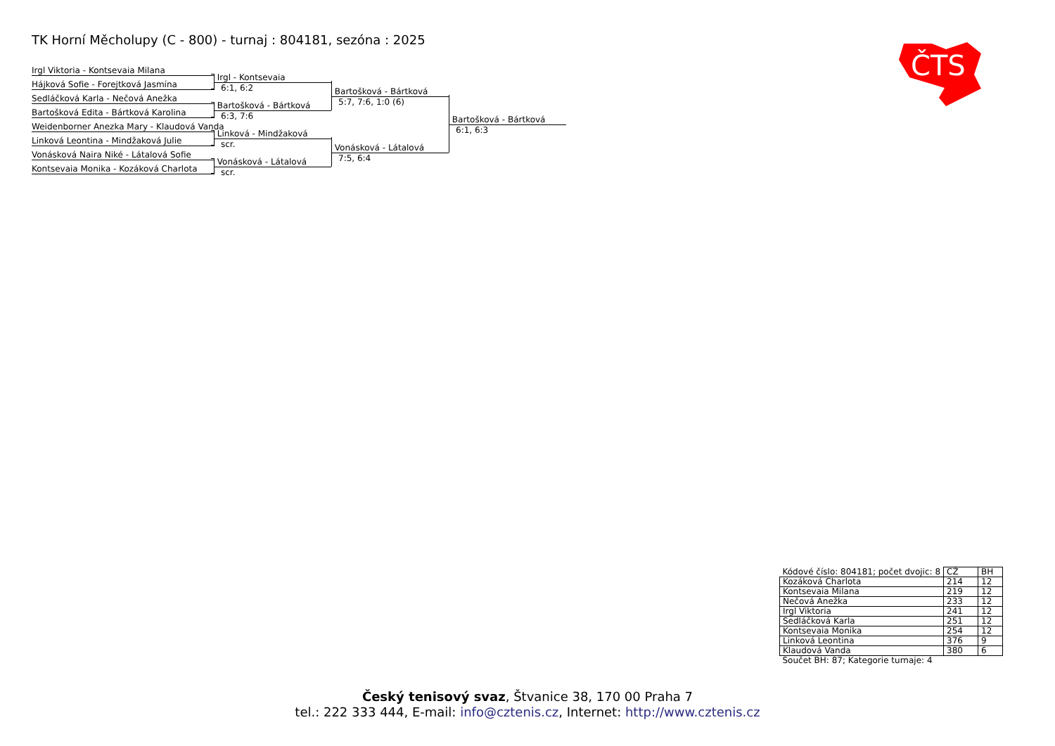TK Horní Měcholupy (C - 800) - turnaj : 804181, sezóna : 2025
ČTS
Irgl Viktoria - Kontsevaia Milana
Hájková Sofie - Forejtková Jasmína
Sedláčková Karla - Nečová Anežka
Bartošková Edita - Bártková Karolina
Weidenborner Anezka Mary - Klaudová Vanda
Linková Leontina - Mindžaková Julie
Vonásková Naira Niké - Látalová Sofie
Kontsevaia Monika - Kozáková Charlota
Irgl - Kontsevaia
6:1, 6:2
Bartošková - Bártková
6:3, 7:6
Linková - Mindžaková
scr.
Vonásková - Látalová
scr.
Bartošková - Bártková
5:7, 7:6, 1:0 (6)
Vonásková - Látalová
7:5, 6:4
Bartošková - Bártková
6:1, 6:3
| Kódové číslo: 804181; počet dvojic: 8 | CŽ | BH |
| Kozáková Charlota | 214 | 12 |
| Kontsevaia Milana | 219 | 12 |
| Nečová Anežka | 233 | 12 |
| Irgl Viktoria | 241 | 12 |
| Sedláčková Karla | 251 | 12 |
| Kontsevaia Monika | 254 | 12 |
| Linková Leontina | 376 | 9 |
| Klaudová Vanda | 380 | 6 |
| Součet BH: 87; Kategorie turnaje: 4 | | |
Český tenisový svaz, Štvanice 38, 170 00 Praha 7
tel.: 222 333 444, E-mail: info@cztenis.cz, Internet: http://www.cztenis.cz